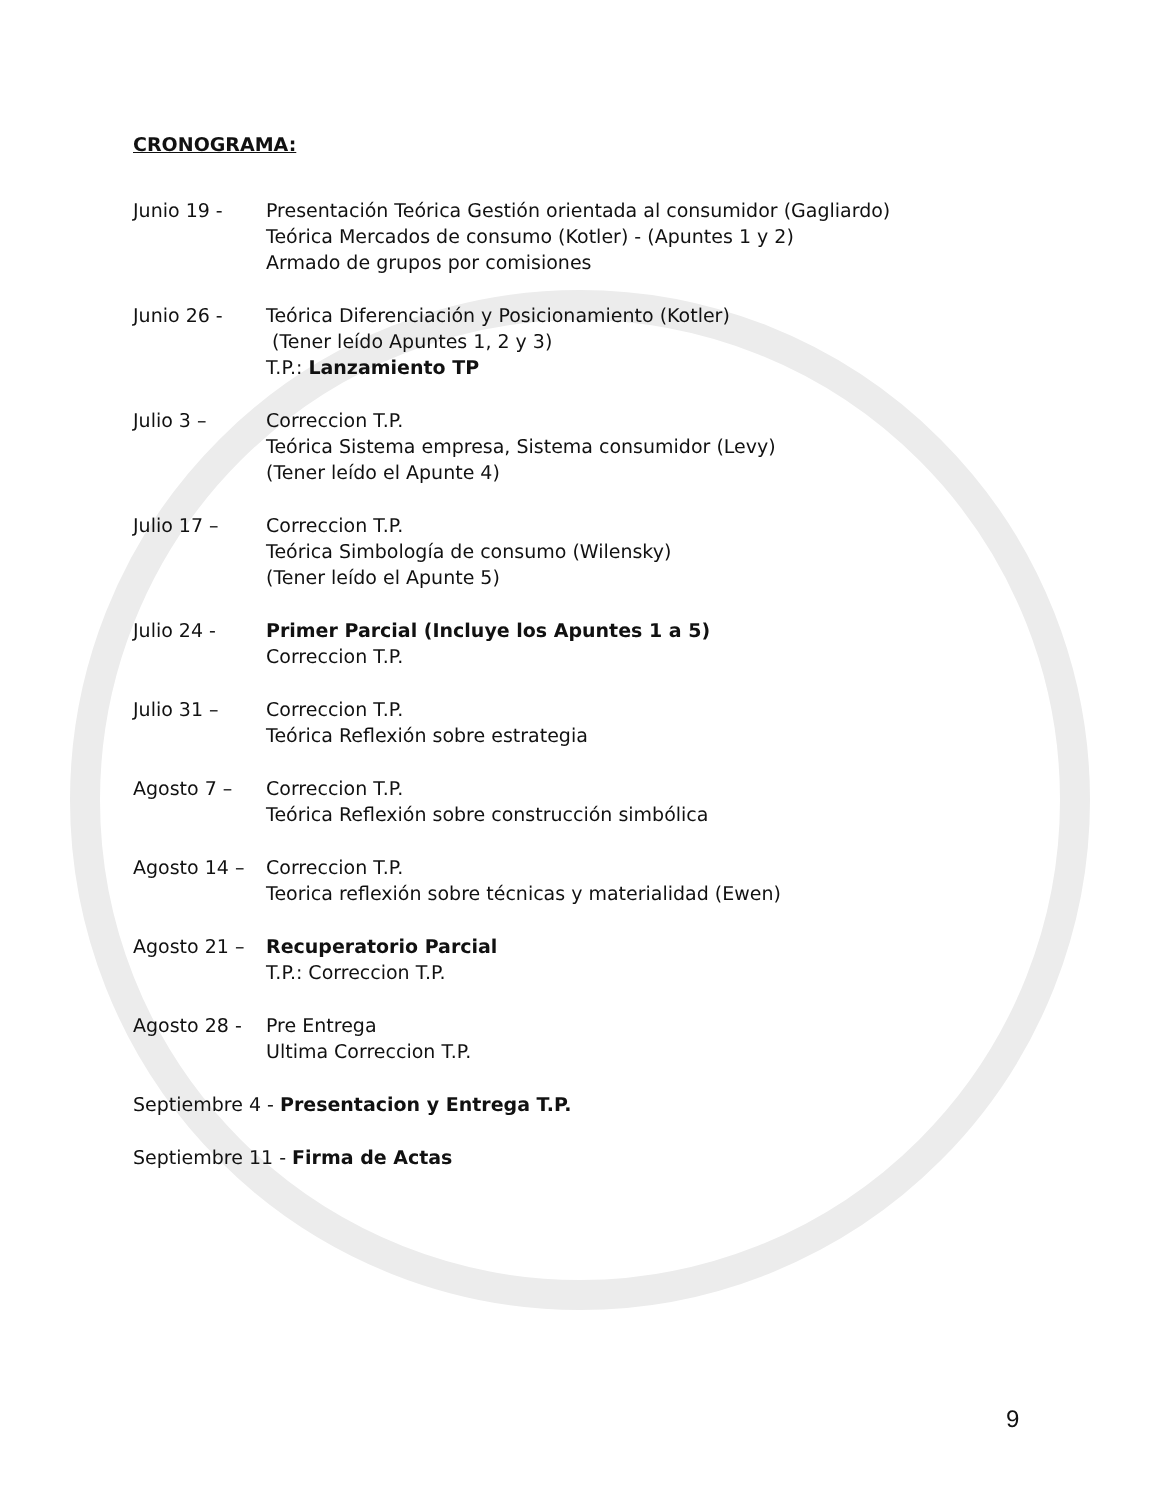CRONOGRAMA:
Junio 19 - Presentación Teórica Gestión orientada al consumidor (Gagliardo)
Teórica Mercados de consumo (Kotler) - (Apuntes 1 y 2)
Armado de grupos por comisiones
Junio 26 - Teórica Diferenciación y Posicionamiento (Kotler)
(Tener leído Apuntes 1, 2 y 3)
T.P.: Lanzamiento TP
Julio 3 – Correccion T.P.
Teórica Sistema empresa, Sistema consumidor (Levy)
(Tener leído el Apunte 4)
Julio 17 – Correccion T.P.
Teórica Simbología de consumo (Wilensky)
(Tener leído el Apunte 5)
Julio 24 - Primer Parcial (Incluye los Apuntes 1 a 5)
Correccion T.P.
Julio 31 – Correccion T.P.
Teórica Reflexión sobre estrategia
Agosto 7 – Correccion T.P.
Teórica Reflexión sobre construcción simbólica
Agosto 14 – Correccion T.P.
Teorica reflexión sobre técnicas y materialidad (Ewen)
Agosto 21 – Recuperatorio Parcial
T.P.: Correccion T.P.
Agosto 28 - Pre Entrega
Ultima Correccion T.P.
Septiembre 4 - Presentacion y Entrega T.P.
Septiembre 11 - Firma de Actas
9